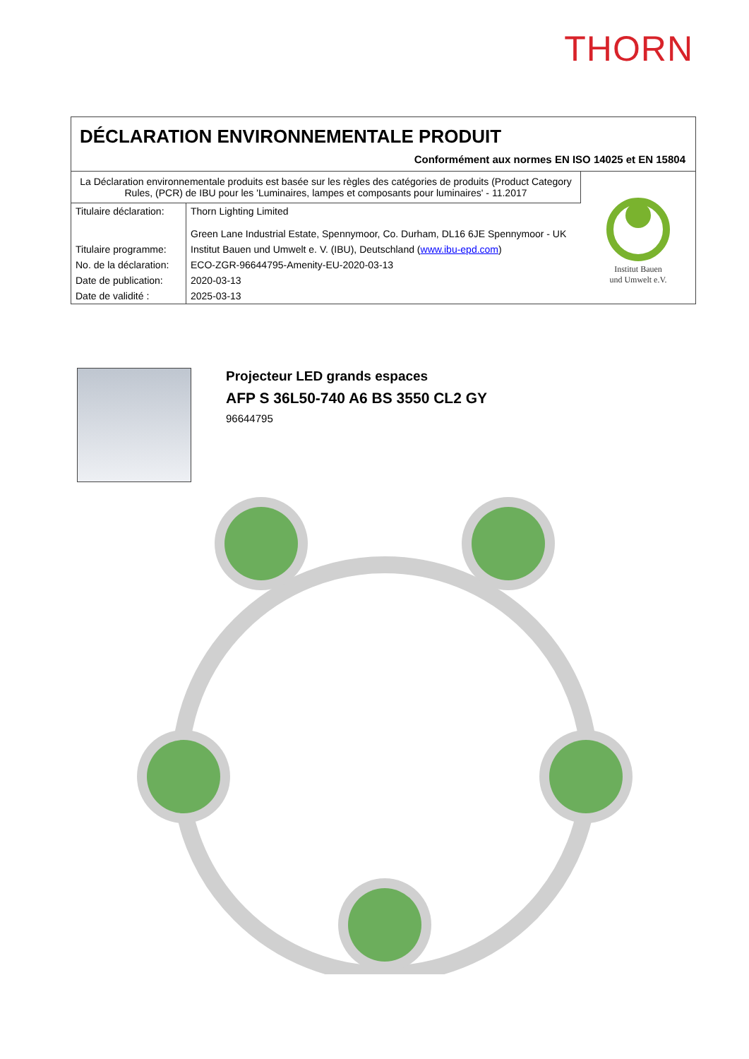THORN
DÉCLARATION ENVIRONNEMENTALE PRODUIT
Conformément aux normes EN ISO 14025 et EN 15804
| La Déclaration environnementale produits est basée sur les règles des catégories de produits (Product Category Rules, (PCR) de IBU pour les 'Luminaires, lampes et composants pour luminaires' - 11.2017 | | Institut Bauen und Umwelt e.V. |
| Titulaire déclaration: | Thorn Lighting Limited Green Lane Industrial Estate, Spennymoor, Co. Durham, DL16 6JE Spennymoor - UK | |
| Titulaire programme: | Institut Bauen und Umwelt e. V. (IBU), Deutschland ( www.ibu-epd.com ) | |
| No. de la déclaration: | ECO-ZGR-96644795-Amenity-EU-2020-03-13 | |
| Date de publication: | 2020-03-13 | |
| Date de validité : | 2025-03-13 | |
Projecteur LED grands espaces
AFP S 36L50-740 A6 BS 3550 CL2 GY
96644795